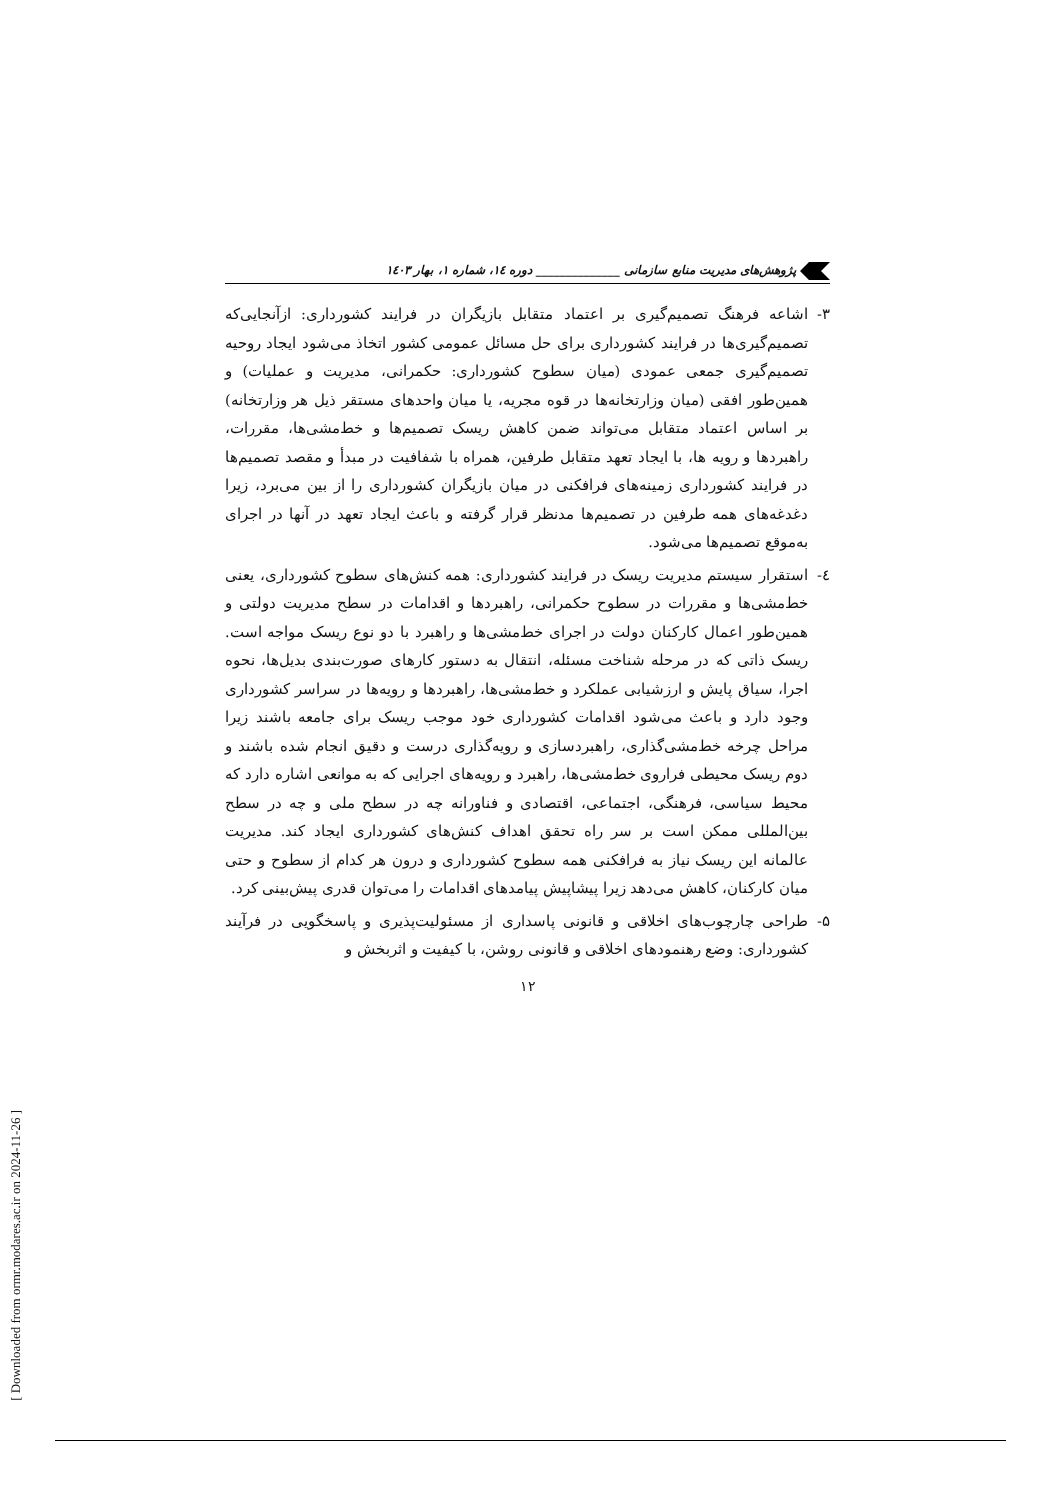پژوهش‌های مدیریت منابع سازمانی ______________ دوره ۱٤، شماره ۱، بهار ۱٤۰۳
۳- اشاعه فرهنگ تصمیم‌گیری بر اعتماد متقابل بازیگران در فرایند کشورداری: ازآنجایی‌که تصمیم‌گیری‌ها در فرایند کشورداری برای حل مسائل عمومی کشور اتخاذ می‌شود ایجاد روحیه تصمیم‌گیری جمعی عمودی (میان سطوح کشورداری: حکمرانی، مدیریت و عملیات) و همین‌طور افقی (میان وزارتخانه‌ها در قوه مجریه، یا میان واحدهای مستقر ذیل هر وزارتخانه) بر اساس اعتماد متقابل می‌تواند ضمن کاهش ریسک تصمیم‌ها و خط‌مشی‌ها، مقررات، راهبردها و رویه ها، با ایجاد تعهد متقابل طرفین، همراه با شفافیت در مبدأ و مقصد تصمیم‌ها در فرایند کشورداری زمینه‌های فرافکنی در میان بازیگران کشورداری را از بین می‌برد، زیرا دغدغه‌های همه طرفین در تصمیم‌ها مدنظر قرار گرفته و باعث ایجاد تعهد در آنها در اجرای به‌موقع تصمیم‌ها می‌شود.
٤- استقرار سیستم مدیریت ریسک در فرایند کشورداری: همه کنش‌های سطوح کشورداری، یعنی خط‌مشی‌ها و مقررات در سطوح حکمرانی، راهبردها و اقدامات در سطح مدیریت دولتی و همین‌طور اعمال کارکنان دولت در اجرای خط‌مشی‌ها و راهبرد با دو نوع ریسک مواجه است. ریسک ذاتی که در مرحله شناخت مسئله، انتقال به دستور کارهای صورت‌بندی بدیل‌ها، نحوه اجرا، سیاق پایش و ارزشیابی عملکرد و خط‌مشی‌ها، راهبردها و رویه‌ها در سراسر کشورداری وجود دارد و باعث می‌شود اقدامات کشورداری خود موجب ریسک برای جامعه باشند زیرا مراحل چرخه خط‌مشی‌گذاری، راهبردسازی و رویه‌گذاری درست و دقیق انجام شده باشند و دوم ریسک محیطی فراروی خط‌مشی‌ها، راهبرد و رویه‌های اجرایی که به موانعی اشاره دارد که محیط سیاسی، فرهنگی، اجتماعی، اقتصادی و فناورانه چه در سطح ملی و چه در سطح بین‌المللی ممکن است بر سر راه تحقق اهداف کنش‌های کشورداری ایجاد کند. مدیریت عالمانه این ریسک نیاز به فرافکنی همه سطوح کشورداری و درون هر کدام از سطوح و حتی میان کارکنان، کاهش می‌دهد زیرا پیشاپیش پیامدهای اقدامات را می‌توان قدری پیش‌بینی کرد.
۵- طراحی چارچوب‌های اخلاقی و قانونی پاسداری از مسئولیت‌پذیری و پاسخگویی در فرآیند کشورداری: وضع رهنمودهای اخلاقی و قانونی روشن، با کیفیت و اثربخش و
۱۲
[ Downloaded from ormr.modares.ac.ir on 2024-11-26 ]